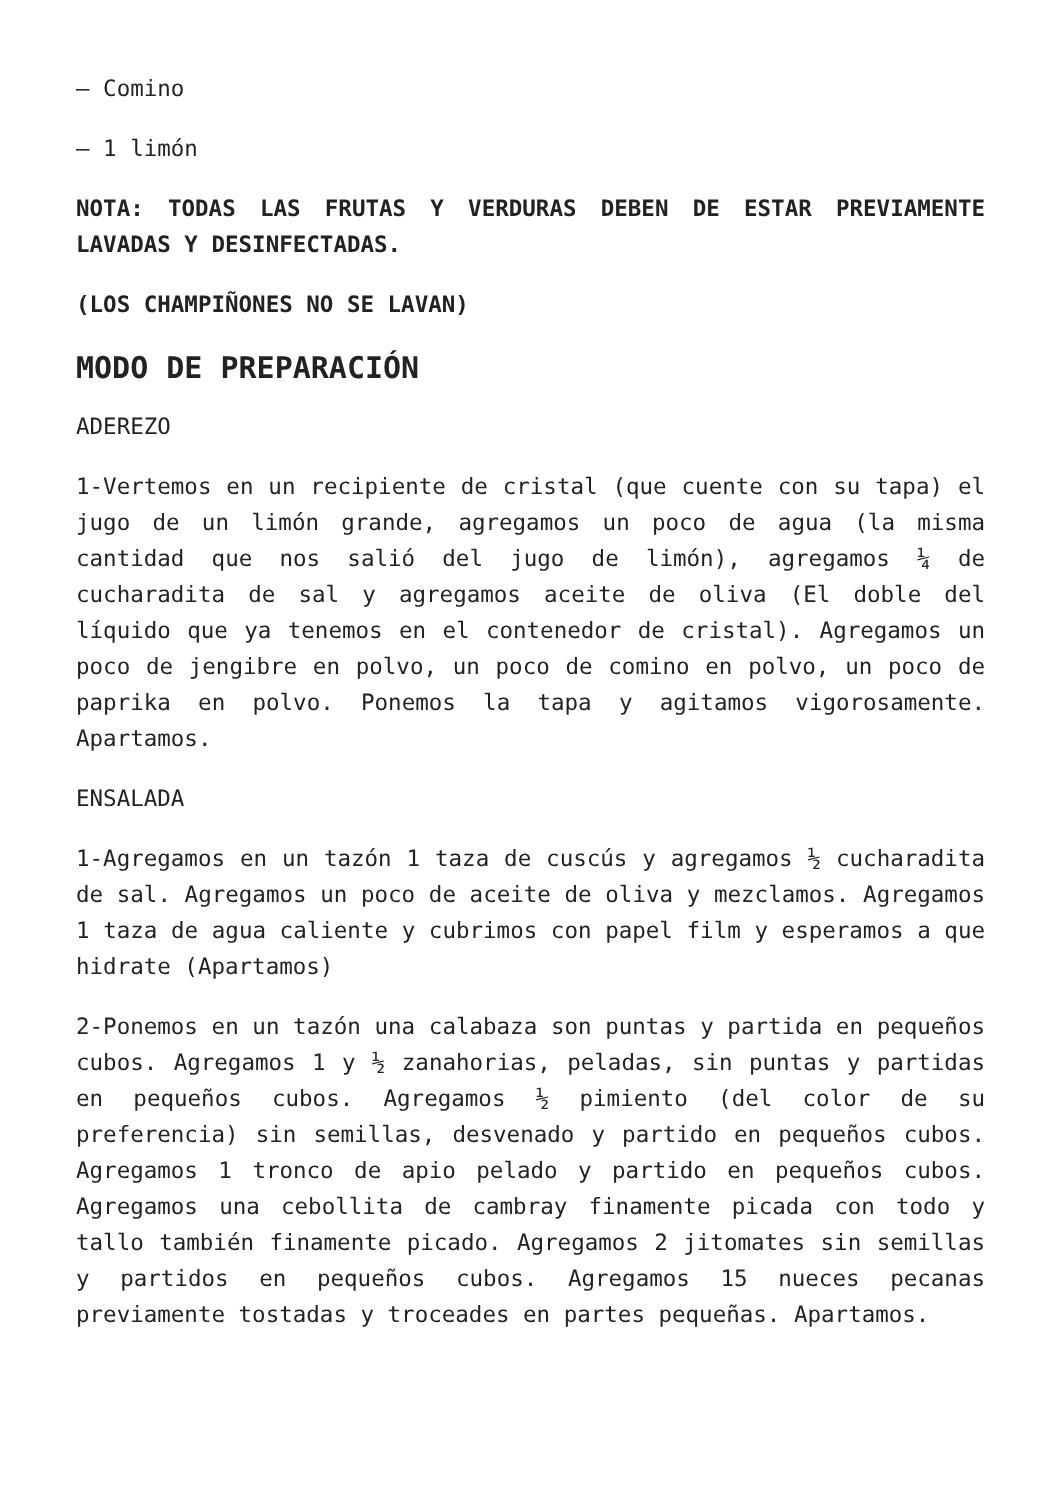– Comino
– 1 limón
NOTA: TODAS LAS FRUTAS Y VERDURAS DEBEN DE ESTAR PREVIAMENTE LAVADAS Y DESINFECTADAS.
(LOS CHAMPIÑONES NO SE LAVAN)
MODO DE PREPARACIÓN
ADEREZO
1-Vertemos en un recipiente de cristal (que cuente con su tapa) el jugo de un limón grande, agregamos un poco de agua (la misma cantidad que nos salió del jugo de limón), agregamos ¼ de cucharadita de sal y agregamos aceite de oliva (El doble del líquido que ya tenemos en el contenedor de cristal). Agregamos un poco de jengibre en polvo, un poco de comino en polvo, un poco de paprika en polvo. Ponemos la tapa y agitamos vigorosamente. Apartamos.
ENSALADA
1-Agregamos en un tazón 1 taza de cuscús y agregamos ½ cucharadita de sal. Agregamos un poco de aceite de oliva y mezclamos. Agregamos 1 taza de agua caliente y cubrimos con papel film y esperamos a que hidrate (Apartamos)
2-Ponemos en un tazón una calabaza son puntas y partida en pequeños cubos. Agregamos 1 y ½ zanahorias, peladas, sin puntas y partidas en pequeños cubos. Agregamos ½ pimiento (del color de su preferencia) sin semillas, desvenado y partido en pequeños cubos. Agregamos 1 tronco de apio pelado y partido en pequeños cubos. Agregamos una cebollita de cambray finamente picada con todo y tallo también finamente picado. Agregamos 2 jitomates sin semillas y partidos en pequeños cubos. Agregamos 15 nueces pecanas previamente tostadas y troceades en partes pequeñas. Apartamos.